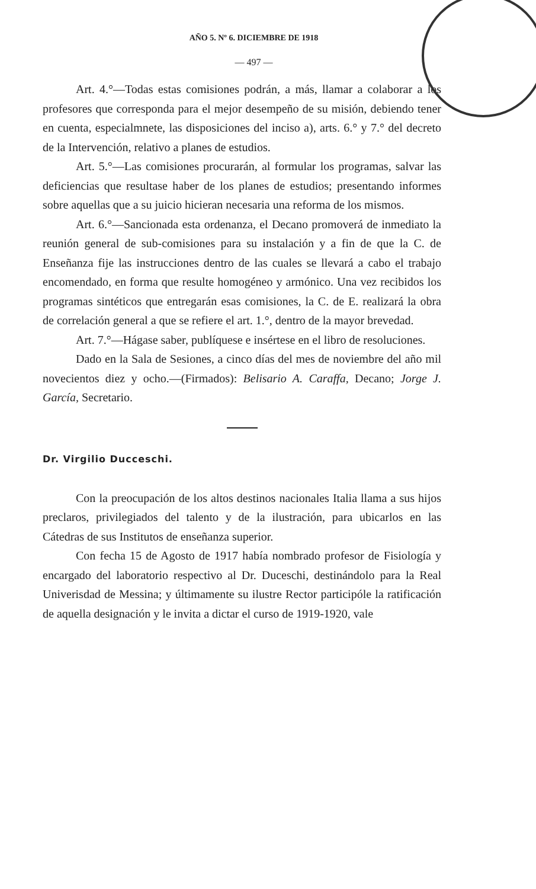AÑO 5. Nº 6. DICIEMBRE DE 1918
— 497 —
Art. 4.°—Todas estas comisiones podrán, a más, llamar a colaborar a los profesores que corresponda para el mejor desempeño de su misión, debiendo tener en cuenta, especialmnete, las disposiciones del inciso a), arts. 6.° y 7.° del decreto de la Intervención, relativo a planes de estudios.
Art. 5.°—Las comisiones procurarán, al formular los programas, salvar las deficiencias que resultase haber de los planes de estudios; presentando informes sobre aquellas que a su juicio hicieran necesaria una reforma de los mismos.
Art. 6.°—Sancionada esta ordenanza, el Decano promoverá de inmediato la reunión general de sub-comisiones para su instalación y a fin de que la C. de Enseñanza fije las instrucciones dentro de las cuales se llevará a cabo el trabajo encomendado, en forma que resulte homogéneo y armónico. Una vez recibidos los programas sintéticos que entregarán esas comisiones, la C. de E. realizará la obra de correlación general a que se refiere el art. 1.°, dentro de la mayor brevedad.
Art. 7.°—Hágase saber, publíquese e insértese en el libro de resoluciones.
Dado en la Sala de Sesiones, a cinco días del mes de noviembre del año mil novecientos diez y ocho.—(Firmados): Belisario A. Caraffa, Decano; Jorge J. García, Secretario.
Dr. Virgilio Ducceschi.
Con la preocupación de los altos destinos nacionales Italia llama a sus hijos preclaros, privilegiados del talento y de la ilustración, para ubicarlos en las Cátedras de sus Institutos de enseñanza superior.
Con fecha 15 de Agosto de 1917 había nombrado profesor de Fisiología y encargado del laboratorio respectivo al Dr. Duceschi, destinándolo para la Real Univerisdad de Messina; y últimamente su ilustre Rector participóle la ratificación de aquella designación y le invita a dictar el curso de 1919-1920, vale